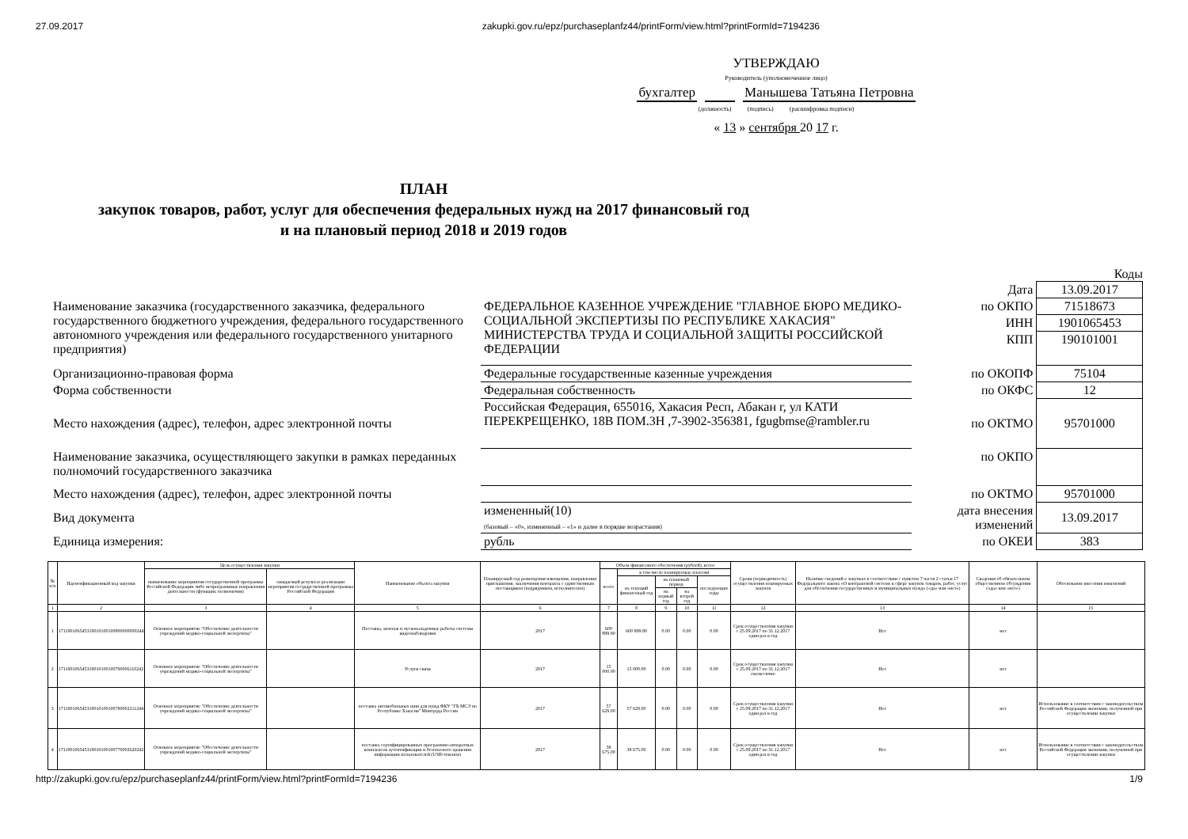27.09.2017 zakupki.gov.ru/epz/purchaseplanfz44/printForm/view.html?printFormId=7194236
УТВЕРЖДАЮ
Руководитель (уполномоченное лицо)
бухгалтер Манышева Татьяна Петровна
(должность) (подпись) (расшифровка подписи)
« 13 » сентября 20 17 г.
ПЛАН
закупок товаров, работ, услуг для обеспечения федеральных нужд на 2017 финансовый год
и на плановый период 2018 и 2019 годов
Коды
| | | Дата | 13.09.2017 |
| Наименование заказчика (государственного заказчика, федерального государственного бюджетного учреждения, федерального государственного автономного учреждения или федерального государственного унитарного предприятия) | ФЕДЕРАЛЬНОЕ КАЗЕННОЕ УЧРЕЖДЕНИЕ "ГЛАВНОЕ БЮРО МЕДИКО-СОЦИАЛЬНОЙ ЭКСПЕРТИЗЫ ПО РЕСПУБЛИКЕ ХАКАСИЯ" МИНИСТЕРСТВА ТРУДА И СОЦИАЛЬНОЙ ЗАЩИТЫ РОССИЙСКОЙ ФЕДЕРАЦИИ | по ОКПО | 71518673 |
| | | ИНН | 1901065453 |
| | | КПП | 190101001 |
| Организационно-правовая форма | Федеральные государственные казенные учреждения | по ОКОПФ | 75104 |
| Форма собственности | Федеральная собственность | по ОКФС | 12 |
| Место нахождения (адрес), телефон, адрес электронной почты | Российская Федерация, 655016, Хакасия Респ, Абакан г, ул КАТИ ПЕРЕКРЕЩЕНКО, 18В ПОМ.3Н ,7-3902-356381, fgugbmse@rambler.ru | по ОКТМО | 95701000 |
| Наименование заказчика, осуществляющего закупки в рамках переданных полномочий государственного заказчика | | по ОКПО | |
| Место нахождения (адрес), телефон, адрес электронной почты | | по ОКТМО | 95701000 |
| Вид документа | измененный(10) (базовый – «0», измененный – «1» и далее в порядке возрастания) | дата внесения изменений | 13.09.2017 |
| Единица измерения: | рубль | по ОКЕИ | 383 |
| № п/п | Идентификационный код закупки | Цель осуществления закупки | | Наименование объекта закупки | Планируемый год размещения извещения, направления приглашения, заключения контракта с единственным поставщиком (подрядчиком, исполнителем) | Объем финансового обеспечения (рублей), всего | | | | | Сроки (периодичность) осуществления планируемых закупок | Наличие сведений о закупках в соответствии с пунктом 7 части 2 статьи 17 Федерального закона «О контрактной системе в сфере закупок товаров, работ, услуг для обеспечения государственных и муниципальных нужд» («да» или «нет») | Сведения об обязательном общественном обсуждении («да» или «нет») | Обоснование внесения изменений |
| --- | --- | --- | --- | --- | --- | --- | --- | --- | --- | --- | --- | --- | --- | --- |
| | | наименование мероприятия государственной программы Российской Федерации либо непрограммные направления деятельности (функции, полномочия) | ожидаемый результат реализации мероприятия государственной программы Российской Федерации | | | всего | в том числе планируемые платежи | | | | | | | |
| | | | | | | | на текущий финансовый год | на плановый период | | последующие годы | | | | |
| | | | | | | | | на первый год | на второй год | | | | | |
| 1 | 2 | 3 | 4 | 5 | 6 | 7 | 8 | 9 | 10 | 11 | 12 | 13 | 14 | 15 |
| 1 | 171190106545319010100100800000000244 | Основное мероприятие "Обеспечение деятельности учреждений медико-социальной экспертизы" | | Поставка, монтаж и пусконаладочные работы системы видеонаблюдения | 2017 | 600 899.80 | 600 899.80 | 0.00 | 0.00 | 0.00 | Срок осуществления закупки с 25.09.2017 по 31.12.2017 один раз в год | Нет | нет | |
| 2 | 171190106545319010100100790006110242 | Основное мероприятие "Обеспечение деятельности учреждений медико-социальной экспертизы" | | Услуги связи | 2017 | 15 000.00 | 15 000.00 | 0.00 | 0.00 | 0.00 | Срок осуществления закупки с 25.09.2017 по 31.12.2017 ежемесячно | Нет | нет | |
| 3 | 171190106545319010100100780002211244 | Основное мероприятие "Обеспечение деятельности учреждений медико-социальной экспертизы" | | поставка автомобильных шин для нужд ФКУ "ГБ МСЭ по Республике Хакасия" Минтруда России | 2017 | 57 629.00 | 57 629.00 | 0.00 | 0.00 | 0.00 | Срок осуществления закупки с 25.09.2017 по 31.12.2017 один раз в год | Нет | нет | Использование в соответствии с законодательством Российской Федерации экономии, полученной при осуществлении закупки |
| 4 | 171190106545319010100100770002620242 | Основное мероприятие "Обеспечение деятельности учреждений медико-социальной экспертизы" | | поставка сертифицированных программно-аппаратных комплексов аутентификации и безопасного хранения информации пользователей (USB-токенов) | 2017 | 38 675.00 | 38 675.00 | 0.00 | 0.00 | 0.00 | Срок осуществления закупки с 25.09.2017 по 31.12.2017 один раз в год | Нет | нет | Использование в соответствии с законодательством Российской Федерации экономии, полученной при осуществлении закупки |
http://zakupki.gov.ru/epz/purchaseplanfz44/printForm/view.html?printFormId=7194236 1/9